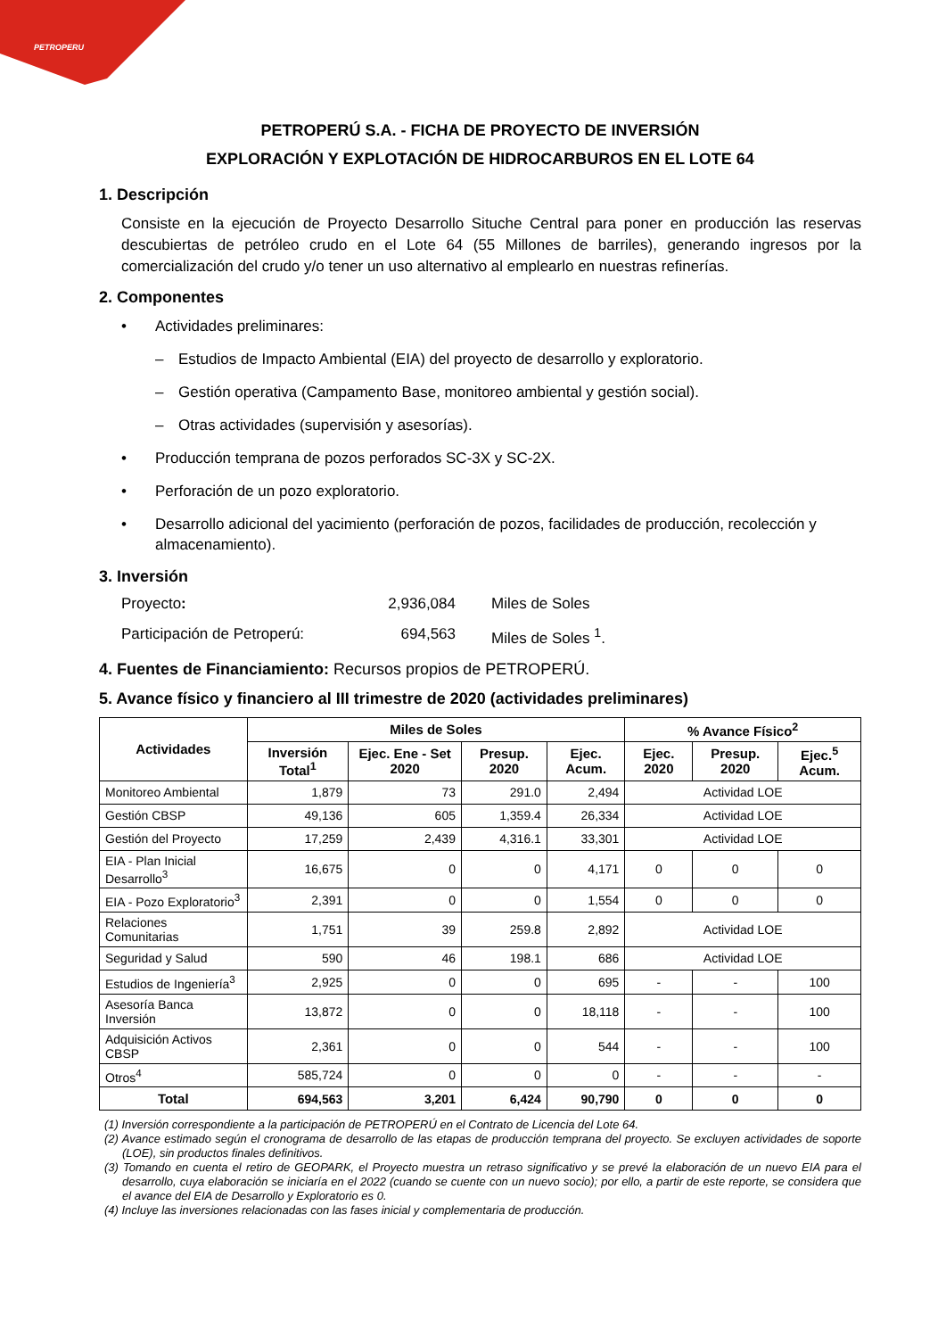PETROPERU
PETROPERÚ S.A. - FICHA DE PROYECTO DE INVERSIÓN
EXPLORACIÓN Y EXPLOTACIÓN DE HIDROCARBUROS EN EL LOTE 64
1. Descripción
Consiste en la ejecución de Proyecto Desarrollo Situche Central para poner en producción las reservas descubiertas de petróleo crudo en el Lote 64 (55 Millones de barriles), generando ingresos por la comercialización del crudo y/o tener un uso alternativo al emplearlo en nuestras refinerías.
2. Componentes
• Actividades preliminares:
– Estudios de Impacto Ambiental (EIA) del proyecto de desarrollo y exploratorio.
– Gestión operativa (Campamento Base, monitoreo ambiental y gestión social).
– Otras actividades (supervisión y asesorías).
• Producción temprana de pozos perforados SC-3X y SC-2X.
• Perforación de un pozo exploratorio.
• Desarrollo adicional del yacimiento (perforación de pozos, facilidades de producción, recolección y almacenamiento).
3. Inversión
Proyecto: 2,936,084 Miles de Soles Participación de Petroperú: 694,563 Miles de Soles <sup>1</sup>.
4. Fuentes de Financiamiento: Recursos propios de PETROPERÚ.
5. Avance físico y financiero al III trimestre de 2020 (actividades preliminares)
| Actividades | Miles de Soles | | | | % Avance Físico<sup>2</sup> | | |
| --- | --- | --- | --- | --- | --- | --- | --- |
| | Inversión Total<sup>1</sup> | Ejec. Ene - Set 2020 | Presup. 2020 | Ejec. Acum. | Ejec. 2020 | Presup. 2020 | Ejec.<sup>5</sup> Acum. |
| Monitoreo Ambiental | 1,879 | 73 | 291.0 | 2,494 | Actividad LOE | | |
| Gestión CBSP | 49,136 | 605 | 1,359.4 | 26,334 | Actividad LOE | | |
| Gestión del Proyecto | 17,259 | 2,439 | 4,316.1 | 33,301 | Actividad LOE | | |
| EIA - Plan Inicial Desarrollo<sup>3</sup> | 16,675 | 0 | 0 | 4,171 | 0 | 0 | 0 |
| EIA - Pozo Exploratorio<sup>3</sup> | 2,391 | 0 | 0 | 1,554 | 0 | 0 | 0 |
| Relaciones Comunitarias | 1,751 | 39 | 259.8 | 2,892 | Actividad LOE | | |
| Seguridad y Salud | 590 | 46 | 198.1 | 686 | Actividad LOE | | |
| Estudios de Ingeniería<sup>3</sup> | 2,925 | 0 | 0 | 695 | - | - | 100 |
| Asesoría Banca Inversión | 13,872 | 0 | 0 | 18,118 | - | - | 100 |
| Adquisición Activos CBSP | 2,361 | 0 | 0 | 544 | - | - | 100 |
| Otros<sup>4</sup> | 585,724 | 0 | 0 | 0 | - | - | - |
| Total | 694,563 | 3,201 | 6,424 | 90,790 | 0 | 0 | 0 |
(1) Inversión correspondiente a la participación de PETROPERÚ en el Contrato de Licencia del Lote 64.
(2) Avance estimado según el cronograma de desarrollo de las etapas de producción temprana del proyecto. Se excluyen actividades de soporte (LOE), sin productos finales definitivos.
(3) Tomando en cuenta el retiro de GEOPARK, el Proyecto muestra un retraso significativo y se prevé la elaboración de un nuevo EIA para el desarrollo, cuya elaboración se iniciaría en el 2022 (cuando se cuente con un nuevo socio); por ello, a partir de este reporte, se considera que el avance del EIA de Desarrollo y Exploratorio es 0.
(4) Incluye las inversiones relacionadas con las fases inicial y complementaria de producción.